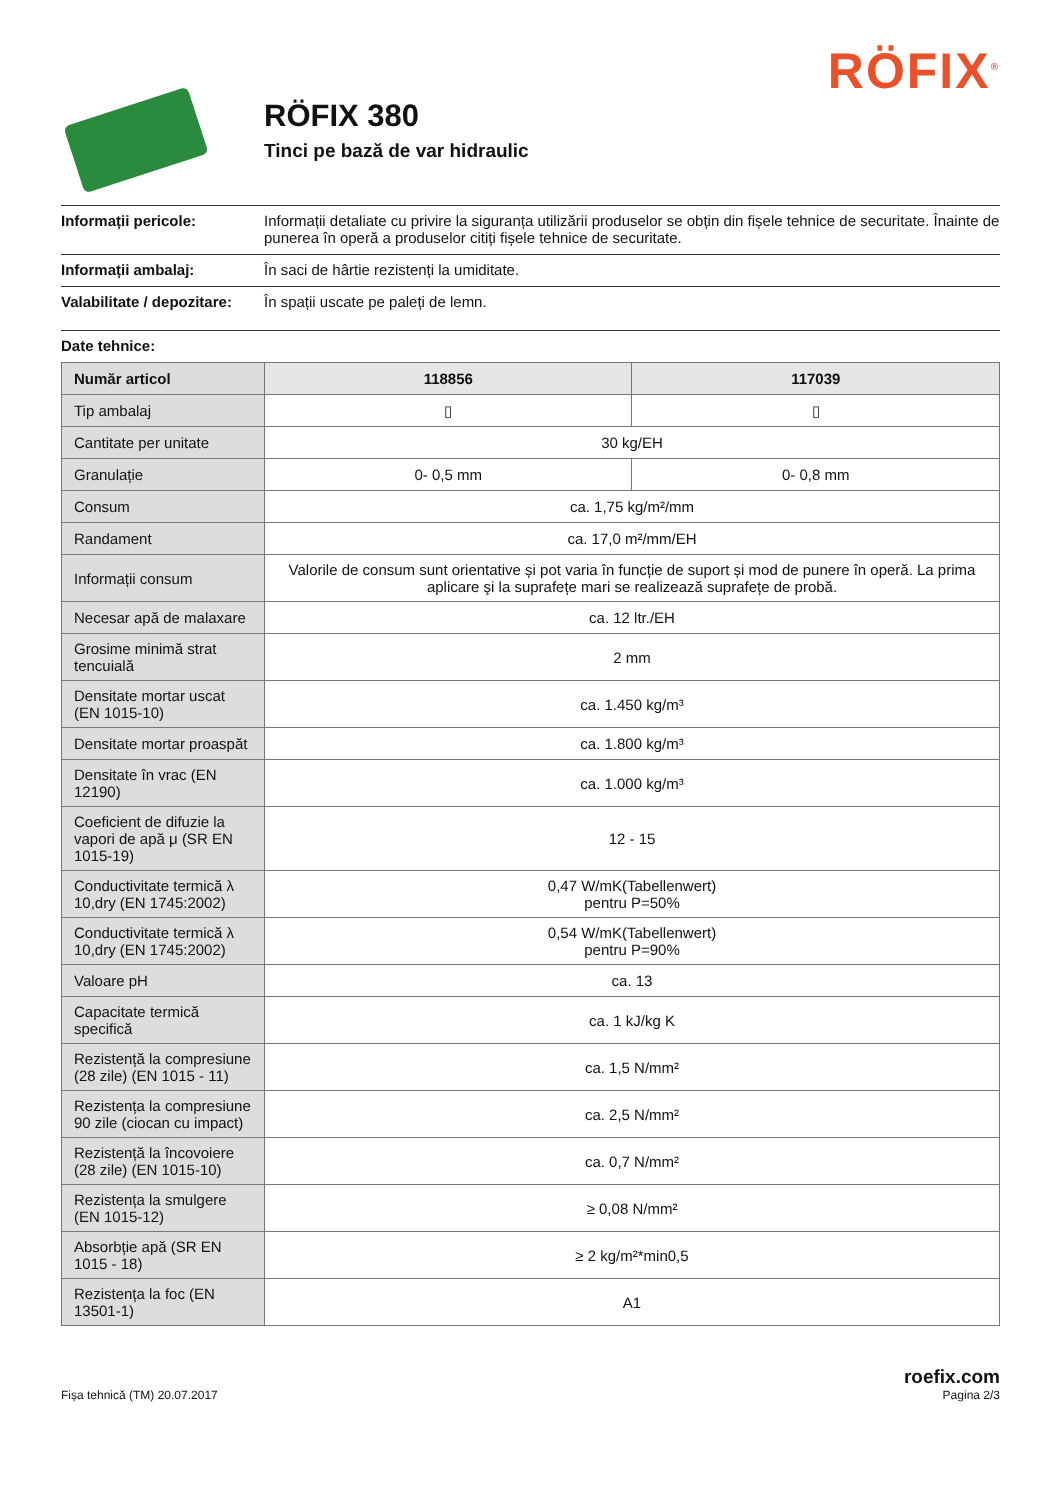RÖFIX<sup>®</sup>
RÖFIX 380
Tinci pe bază de var hidraulic
Informații pericole: Informații detaliate cu privire la siguranța utilizării produselor se obțin din fișele tehnice de securitate. Înainte de punerea în operă a produselor citiți fișele tehnice de securitate.
Informații ambalaj: În saci de hârtie rezistenți la umiditate.
Valabilitate / depozitare: În spații uscate pe paleți de lemn.
Date tehnice:
| Număr articol | 118856 | 117039 |
| --- | --- | --- |
| Tip ambalaj | ▯ | ▯ |
| Cantitate per unitate | 30 kg/EH | |
| Granulație | 0- 0,5 mm | 0- 0,8 mm |
| Consum | ca. 1,75 kg/m²/mm | |
| Randament | ca. 17,0 m²/mm/EH | |
| Informații consum | Valorile de consum sunt orientative și pot varia în funcție de suport și mod de punere în operă. La prima aplicare şi la suprafețe mari se realizează suprafețe de probă. | |
| Necesar apă de malaxare | ca. 12 ltr./EH | |
| Grosime minimă strat tencuială | 2 mm | |
| Densitate mortar uscat (EN 1015-10) | ca. 1.450 kg/m³ | |
| Densitate mortar proaspăt | ca. 1.800 kg/m³ | |
| Densitate în vrac (EN 12190) | ca. 1.000 kg/m³ | |
| Coeficient de difuzie la vapori de apă μ (SR EN 1015-19) | 12 - 15 | |
| Conductivitate termică λ 10,dry (EN 1745:2002) | 0,47 W/mK(Tabellenwert) pentru P=50% | |
| Conductivitate termică λ 10,dry (EN 1745:2002) | 0,54 W/mK(Tabellenwert) pentru P=90% | |
| Valoare pH | ca. 13 | |
| Capacitate termică specifică | ca. 1 kJ/kg K | |
| Rezistență la compresiune (28 zile) (EN 1015 - 11) | ca. 1,5 N/mm² | |
| Rezistența la compresiune 90 zile (ciocan cu impact) | ca. 2,5 N/mm² | |
| Rezistență la încovoiere (28 zile) (EN 1015-10) | ca. 0,7 N/mm² | |
| Rezistența la smulgere (EN 1015-12) | ≥ 0,08 N/mm² | |
| Absorbție apă (SR EN 1015 - 18) | ≥ 2 kg/m²*min0,5 | |
| Rezistența la foc (EN 13501-1) | A1 | |
Fișa tehnică (TM) 20.07.2017 roefix.com
Pagina 2/3